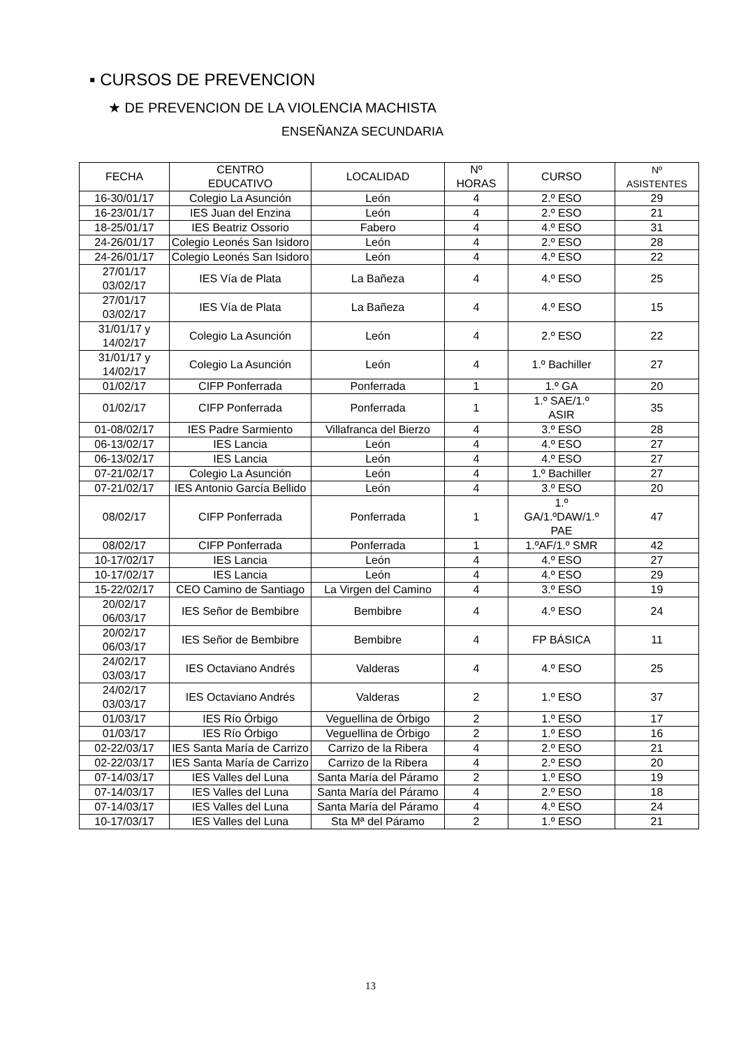▪ CURSOS DE PREVENCION
★ DE PREVENCION DE LA VIOLENCIA MACHISTA
ENSEÑANZA SECUNDARIA
| FECHA | CENTRO EDUCATIVO | LOCALIDAD | Nº HORAS | CURSO | Nº ASISTENTES |
| --- | --- | --- | --- | --- | --- |
| 16-30/01/17 | Colegio La Asunción | León | 4 | 2.º ESO | 29 |
| 16-23/01/17 | IES Juan del Enzina | León | 4 | 2.º ESO | 21 |
| 18-25/01/17 | IES Beatriz Ossorio | Fabero | 4 | 4.º ESO | 31 |
| 24-26/01/17 | Colegio Leonés San Isidoro | León | 4 | 2.º ESO | 28 |
| 24-26/01/17 | Colegio Leonés San Isidoro | León | 4 | 4.º ESO | 22 |
| 27/01/17 03/02/17 | IES Vía de Plata | La Bañeza | 4 | 4.º ESO | 25 |
| 27/01/17 03/02/17 | IES Vía de Plata | La Bañeza | 4 | 4.º ESO | 15 |
| 31/01/17 y 14/02/17 | Colegio La Asunción | León | 4 | 2.º ESO | 22 |
| 31/01/17 y 14/02/17 | Colegio La Asunción | León | 4 | 1.º Bachiller | 27 |
| 01/02/17 | CIFP Ponferrada | Ponferrada | 1 | 1.º GA | 20 |
| 01/02/17 | CIFP Ponferrada | Ponferrada | 1 | 1.º SAE/1.º ASIR | 35 |
| 01-08/02/17 | IES Padre Sarmiento | Villafranca del Bierzo | 4 | 3.º ESO | 28 |
| 06-13/02/17 | IES Lancia | León | 4 | 4.º ESO | 27 |
| 06-13/02/17 | IES Lancia | León | 4 | 4.º ESO | 27 |
| 07-21/02/17 | Colegio La Asunción | León | 4 | 1.º Bachiller | 27 |
| 07-21/02/17 | IES Antonio García Bellido | León | 4 | 3.º ESO | 20 |
| 08/02/17 | CIFP Ponferrada | Ponferrada | 1 | 1.º GA/1.ºDAW/1.º PAE | 47 |
| 08/02/17 | CIFP Ponferrada | Ponferrada | 1 | 1.ºAF/1.º SMR | 42 |
| 10-17/02/17 | IES Lancia | León | 4 | 4.º ESO | 27 |
| 10-17/02/17 | IES Lancia | León | 4 | 4.º ESO | 29 |
| 15-22/02/17 | CEO Camino de Santiago | La Virgen del Camino | 4 | 3.º ESO | 19 |
| 20/02/17 06/03/17 | IES Señor de Bembibre | Bembibre | 4 | 4.º ESO | 24 |
| 20/02/17 06/03/17 | IES Señor de Bembibre | Bembibre | 4 | FP BÁSICA | 11 |
| 24/02/17 03/03/17 | IES Octaviano Andrés | Valderas | 4 | 4.º ESO | 25 |
| 24/02/17 03/03/17 | IES Octaviano Andrés | Valderas | 2 | 1.º ESO | 37 |
| 01/03/17 | IES Río Órbigo | Veguellina de Órbigo | 2 | 1.º ESO | 17 |
| 01/03/17 | IES Río Órbigo | Veguellina de Órbigo | 2 | 1.º ESO | 16 |
| 02-22/03/17 | IES Santa María de Carrizo | Carrizo de la Ribera | 4 | 2.º ESO | 21 |
| 02-22/03/17 | IES Santa María de Carrizo | Carrizo de la Ribera | 4 | 2.º ESO | 20 |
| 07-14/03/17 | IES Valles del Luna | Santa María del Páramo | 2 | 1.º ESO | 19 |
| 07-14/03/17 | IES Valles del Luna | Santa María del Páramo | 4 | 2.º ESO | 18 |
| 07-14/03/17 | IES Valles del Luna | Santa María del Páramo | 4 | 4.º ESO | 24 |
| 10-17/03/17 | IES Valles del Luna | Sta Mª del Páramo | 2 | 1.º ESO | 21 |
13